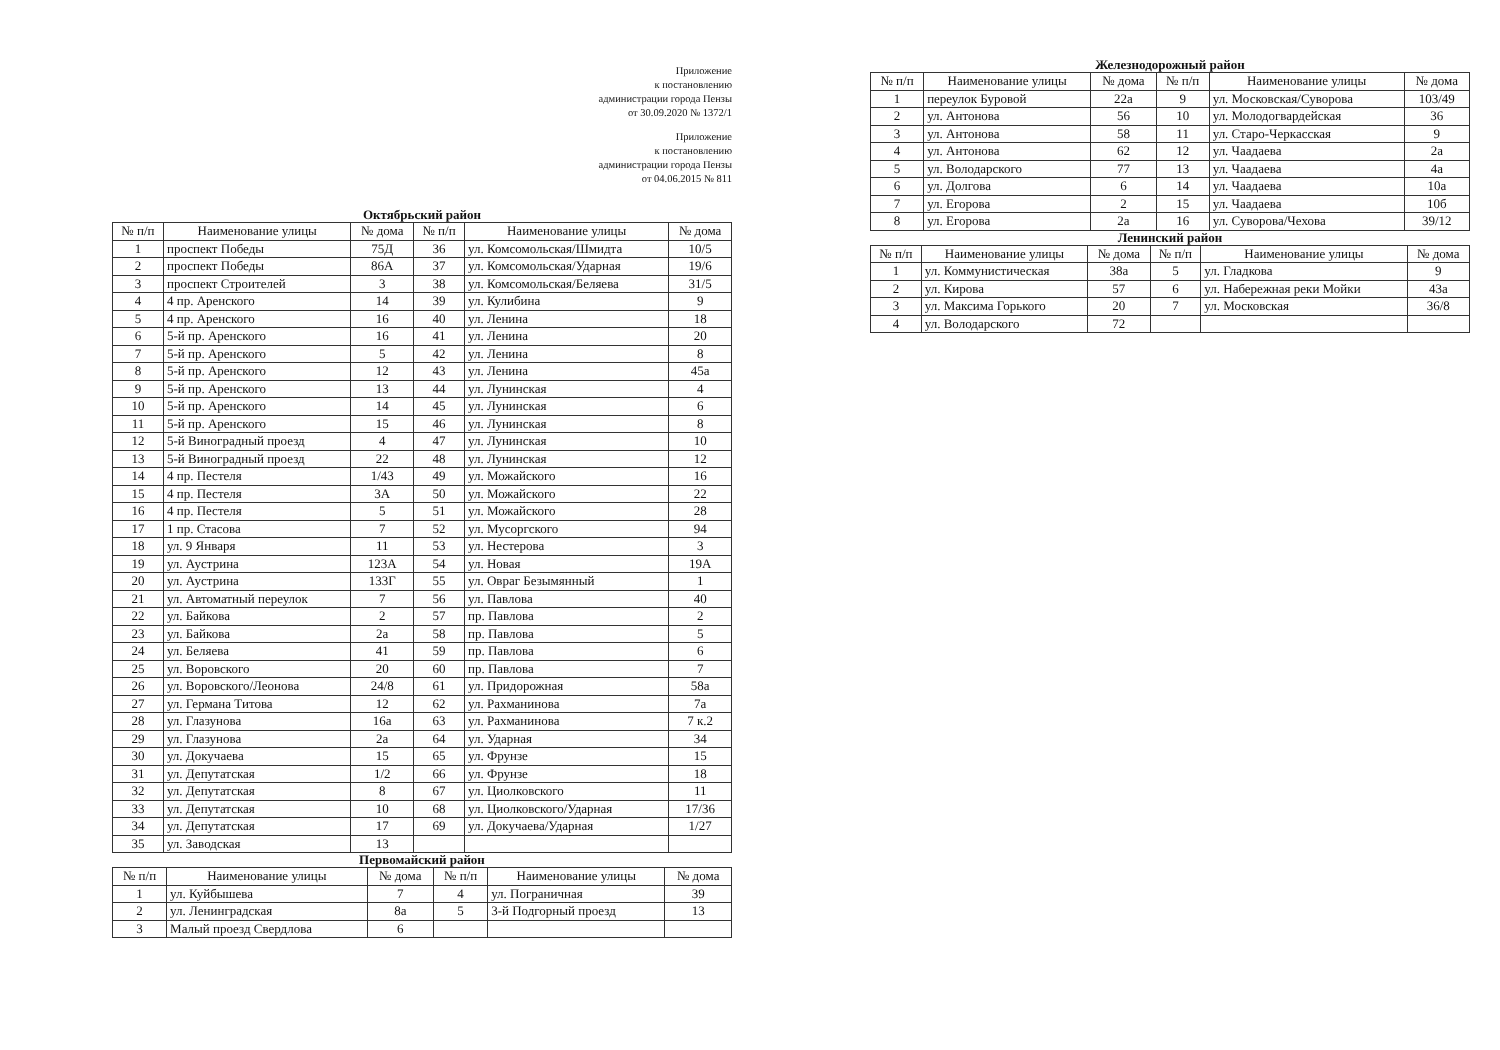Приложение
к постановлению
администрации города Пензы
от 30.09.2020 № 1372/1
Приложение
к постановлению
администрации города Пензы
от 04.06.2015 № 811
Октябрьский район
| № п/п | Наименование улицы | № дома | № п/п | Наименование улицы | № дома |
| --- | --- | --- | --- | --- | --- |
| 1 | проспект Победы | 75Д | 36 | ул. Комсомольская/Шмидта | 10/5 |
| 2 | проспект Победы | 86А | 37 | ул. Комсомольская/Ударная | 19/6 |
| 3 | проспект Строителей | 3 | 38 | ул. Комсомольская/Беляева | 31/5 |
| 4 | 4 пр. Аренского | 14 | 39 | ул. Кулибина | 9 |
| 5 | 4 пр. Аренского | 16 | 40 | ул. Ленина | 18 |
| 6 | 5-й пр. Аренского | 16 | 41 | ул. Ленина | 20 |
| 7 | 5-й пр. Аренского | 5 | 42 | ул. Ленина | 8 |
| 8 | 5-й пр. Аренского | 12 | 43 | ул. Ленина | 45а |
| 9 | 5-й пр. Аренского | 13 | 44 | ул. Лунинская | 4 |
| 10 | 5-й пр. Аренского | 14 | 45 | ул. Лунинская | 6 |
| 11 | 5-й пр. Аренского | 15 | 46 | ул. Лунинская | 8 |
| 12 | 5-й Виноградный проезд | 4 | 47 | ул. Лунинская | 10 |
| 13 | 5-й Виноградный проезд | 22 | 48 | ул. Лунинская | 12 |
| 14 | 4 пр. Пестеля | 1/43 | 49 | ул. Можайского | 16 |
| 15 | 4 пр. Пестеля | 3А | 50 | ул. Можайского | 22 |
| 16 | 4 пр. Пестеля | 5 | 51 | ул. Можайского | 28 |
| 17 | 1 пр. Стасова | 7 | 52 | ул. Мусоргского | 94 |
| 18 | ул. 9 Января | 11 | 53 | ул. Нестерова | 3 |
| 19 | ул. Аустрина | 123А | 54 | ул. Новая | 19А |
| 20 | ул. Аустрина | 133Г | 55 | ул. Овраг Безымянный | 1 |
| 21 | ул. Автоматный переулок | 7 | 56 | ул. Павлова | 40 |
| 22 | ул. Байкова | 2 | 57 | пр. Павлова | 2 |
| 23 | ул. Байкова | 2а | 58 | пр. Павлова | 5 |
| 24 | ул. Беляева | 41 | 59 | пр. Павлова | 6 |
| 25 | ул. Воровского | 20 | 60 | пр. Павлова | 7 |
| 26 | ул. Воровского/Леонова | 24/8 | 61 | ул. Придорожная | 58а |
| 27 | ул. Германа Титова | 12 | 62 | ул. Рахманинова | 7а |
| 28 | ул. Глазунова | 16а | 63 | ул. Рахманинова | 7 к.2 |
| 29 | ул. Глазунова | 2а | 64 | ул. Ударная | 34 |
| 30 | ул. Докучаева | 15 | 65 | ул. Фрунзе | 15 |
| 31 | ул. Депутатская | 1/2 | 66 | ул. Фрунзе | 18 |
| 32 | ул. Депутатская | 8 | 67 | ул. Циолковского | 11 |
| 33 | ул. Депутатская | 10 | 68 | ул. Циолковского/Ударная | 17/36 |
| 34 | ул. Депутатская | 17 | 69 | ул. Докучаева/Ударная | 1/27 |
| 35 | ул. Заводская | 13 | | | |
Первомайский район
| № п/п | Наименование улицы | № дома | № п/п | Наименование улицы | № дома |
| --- | --- | --- | --- | --- | --- |
| 1 | ул. Куйбышева | 7 | 4 | ул. Пограничная | 39 |
| 2 | ул. Ленинградская | 8а | 5 | 3-й Подгорный проезд | 13 |
| 3 | Малый проезд Свердлова | 6 | | | |
Железнодорожный район
| № п/п | Наименование улицы | № дома | № п/п | Наименование улицы | № дома |
| --- | --- | --- | --- | --- | --- |
| 1 | переулок Буровой | 22а | 9 | ул. Московская/Суворова | 103/49 |
| 2 | ул. Антонова | 56 | 10 | ул. Молодогвардейская | 36 |
| 3 | ул. Антонова | 58 | 11 | ул. Старо-Черкасская | 9 |
| 4 | ул. Антонова | 62 | 12 | ул. Чаадаева | 2а |
| 5 | ул. Володарского | 77 | 13 | ул. Чаадаева | 4а |
| 6 | ул. Долгова | 6 | 14 | ул. Чаадаева | 10а |
| 7 | ул. Егорова | 2 | 15 | ул. Чаадаева | 10б |
| 8 | ул. Егорова | 2а | 16 | ул. Суворова/Чехова | 39/12 |
Ленинский район
| № п/п | Наименование улицы | № дома | № п/п | Наименование улицы | № дома |
| --- | --- | --- | --- | --- | --- |
| 1 | ул. Коммунистическая | 38а | 5 | ул. Гладкова | 9 |
| 2 | ул. Кирова | 57 | 6 | ул. Набережная реки Мойки | 43а |
| 3 | ул. Максима Горького | 20 | 7 | ул. Московская | 36/8 |
| 4 | ул. Володарского | 72 | | | |